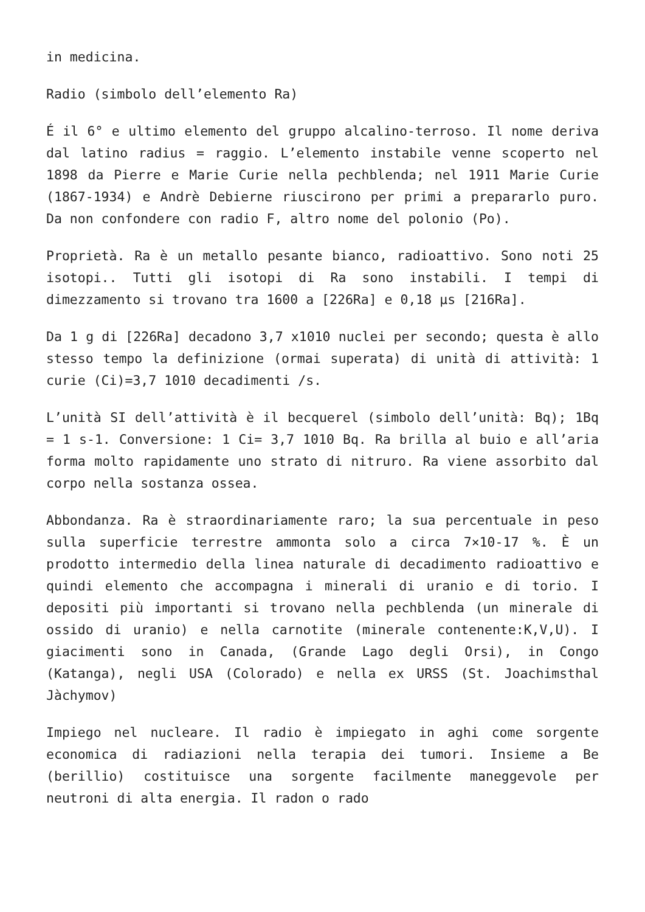in medicina.
Radio (simbolo dell’elemento Ra)
É il 6° e ultimo elemento del gruppo alcalino-terroso. Il nome deriva dal latino radius = raggio. L’elemento instabile venne scoperto nel 1898 da Pierre e Marie Curie nella pechblenda; nel 1911 Marie Curie (1867-1934) e Andrè Debierne riuscirono per primi a prepararlo puro. Da non confondere con radio F, altro nome del polonio (Po).
Proprietà. Ra è un metallo pesante bianco, radioattivo. Sono noti 25 isotopi.. Tutti gli isotopi di Ra sono instabili. I tempi di dimezzamento si trovano tra 1600 a [226Ra] e 0,18 µs [216Ra].
Da 1 g di [226Ra] decadono 3,7 x1010 nuclei per secondo; questa è allo stesso tempo la definizione (ormai superata) di unità di attività: 1 curie (Ci)=3,7 1010 decadimenti /s.
L’unità SI dell’attività è il becquerel (simbolo dell’unità: Bq); 1Bq = 1 s-1. Conversione: 1 Ci= 3,7 1010 Bq. Ra brilla al buio e all’aria forma molto rapidamente uno strato di nitruro. Ra viene assorbito dal corpo nella sostanza ossea.
Abbondanza. Ra è straordinariamente raro; la sua percentuale in peso sulla superficie terrestre ammonta solo a circa 7×10-17 %. È un prodotto intermedio della linea naturale di decadimento radioattivo e quindi elemento che accompagna i minerali di uranio e di torio. I depositi più importanti si trovano nella pechblenda (un minerale di ossido di uranio) e nella carnotite (minerale contenente:K,V,U). I giacimenti sono in Canada, (Grande Lago degli Orsi), in Congo (Katanga), negli USA (Colorado) e nella ex URSS (St. Joachimsthal Jàchymov)
Impiego nel nucleare. Il radio è impiegato in aghi come sorgente economica di radiazioni nella terapia dei tumori. Insieme a Be (berillio) costituisce una sorgente facilmente maneggevole per neutroni di alta energia. Il radon o rado